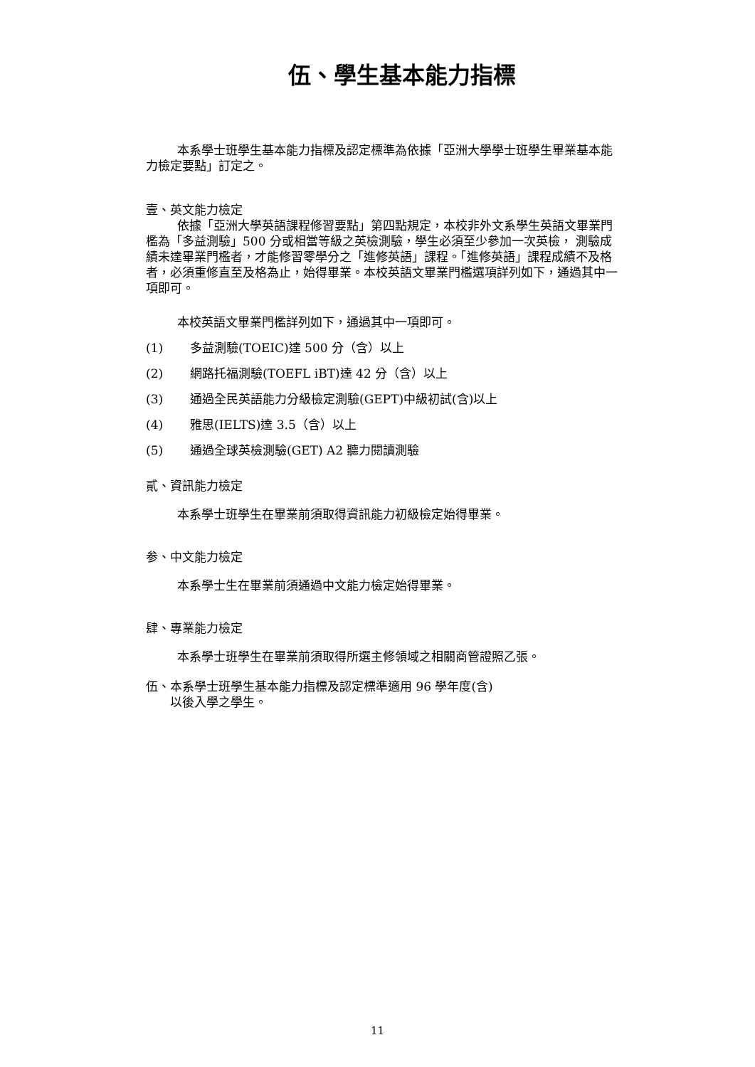伍、學生基本能力指標
本系學士班學生基本能力指標及認定標準為依據「亞洲大學學士班學生畢業基本能力檢定要點」訂定之。
壹、英文能力檢定
依據「亞洲大學英語課程修習要點」第四點規定，本校非外文系學生英語文畢業門檻為「多益測驗」500 分或相當等級之英檢測驗，學生必須至少參加一次英檢， 測驗成績未達畢業門檻者，才能修習零學分之「進修英語」課程。「進修英語」課程成績不及格者，必須重修直至及格為止，始得畢業。本校英語文畢業門檻選項詳列如下，通過其中一項即可。
本校英語文畢業門檻詳列如下，通過其中一項即可。
(1) 多益測驗(TOEIC)達 500 分（含）以上
(2) 網路托福測驗(TOEFL iBT)達 42 分（含）以上
(3) 通過全民英語能力分級檢定測驗(GEPT)中級初試(含)以上
(4) 雅思(IELTS)達 3.5（含）以上
(5) 通過全球英檢測驗(GET) A2 聽力閱讀測驗
貳、資訊能力檢定
本系學士班學生在畢業前須取得資訊能力初級檢定始得畢業。
参、中文能力檢定
本系學士生在畢業前須通過中文能力檢定始得畢業。
肆、專業能力檢定
本系學士班學生在畢業前須取得所選主修領域之相關商管證照乙張。
伍、本系學士班學生基本能力指標及認定標準適用 96 學年度(含)
　　以後入學之學生。
11